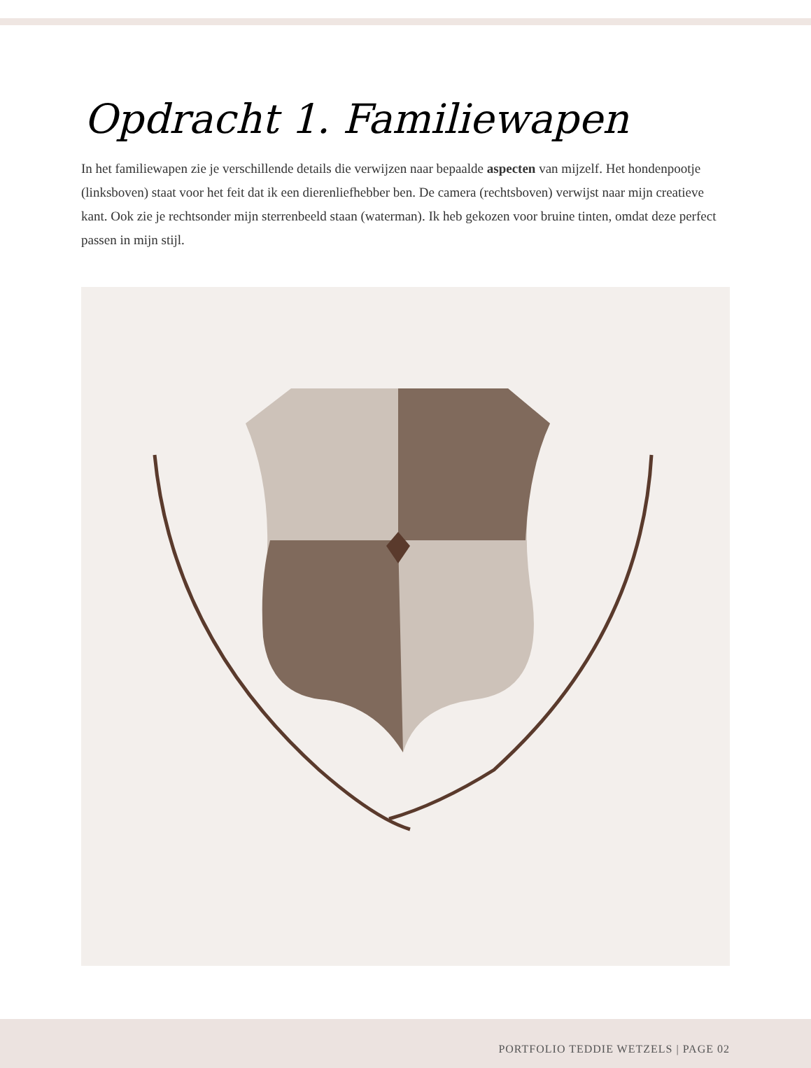Opdracht 1. Familiewapen
In het familiewapen zie je verschillende details die verwijzen naar bepaalde aspecten van mijzelf. Het hondenpootje (linksboven) staat voor het feit dat ik een dierenliefhebber ben. De camera (rechtsboven) verwijst naar mijn creatieve kant. Ook zie je rechtsonder mijn sterrenbeeld staan (waterman). Ik heb gekozen voor bruine tinten, omdat deze perfect passen in mijn stijl.
PORTFOLIO TEDDIE WETZELS | PAGE 02